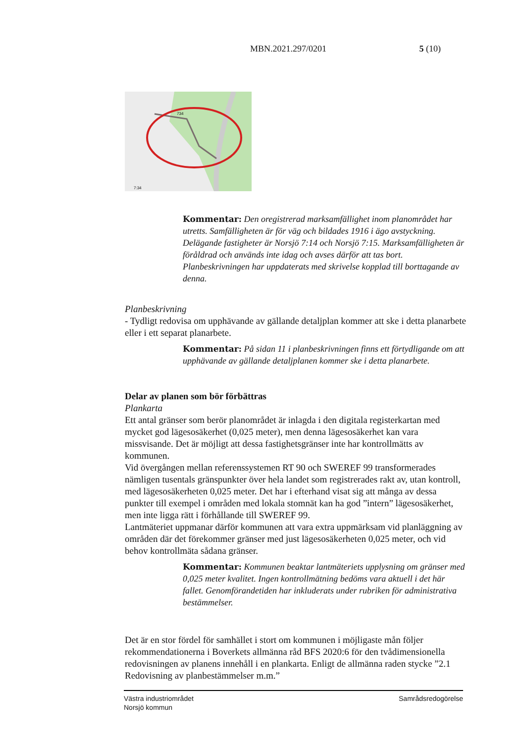MBN.2021.297/0201 5 (10)
734
7:34
Kommentar: Den oregistrerad marksamfällighet inom planområdet har utretts. Samfälligheten är för väg och bildades 1916 i ägo avstyckning. Delägande fastigheter är Norsjö 7:14 och Norsjö 7:15. Marksamfälligheten är föråldrad och används inte idag och avses därför att tas bort. Planbeskrivningen har uppdaterats med skrivelse kopplad till borttagande av denna.
Planbeskrivning
- Tydligt redovisa om upphävande av gällande detaljplan kommer att ske i detta planarbete eller i ett separat planarbete.
Kommentar: På sidan 11 i planbeskrivningen finns ett förtydligande om att upphävande av gällande detaljplanen kommer ske i detta planarbete.
Delar av planen som bör förbättras
Plankarta
Ett antal gränser som berör planområdet är inlagda i den digitala registerkartan med mycket god lägesosäkerhet (0,025 meter), men denna lägesosäkerhet kan vara missvisande. Det är möjligt att dessa fastighetsgränser inte har kontrollmätts av kommunen.
Vid övergången mellan referenssystemen RT 90 och SWEREF 99 transformerades nämligen tusentals gränspunkter över hela landet som registrerades rakt av, utan kontroll, med lägesosäkerheten 0,025 meter. Det har i efterhand visat sig att många av dessa punkter till exempel i områden med lokala stomnät kan ha god ”intern” lägesosäkerhet, men inte ligga rätt i förhållande till SWEREF 99.
Lantmäteriet uppmanar därför kommunen att vara extra uppmärksam vid planläggning av områden där det förekommer gränser med just lägesosäkerheten 0,025 meter, och vid behov kontrollmäta sådana gränser.
Kommentar: Kommunen beaktar lantmäteriets upplysning om gränser med 0,025 meter kvalitet. Ingen kontrollmätning bedöms vara aktuell i det här fallet. Genomförandetiden har inkluderats under rubriken för administrativa bestämmelser.
Det är en stor fördel för samhället i stort om kommunen i möjligaste mån följer rekommendationerna i Boverkets allmänna råd BFS 2020:6 för den tvådimensionella redovisningen av planens innehåll i en plankarta. Enligt de allmänna raden stycke ”2.1 Redovisning av planbestämmelser m.m.”
Västra industriområdet
Norsjö kommun
Samrådsredogörelse